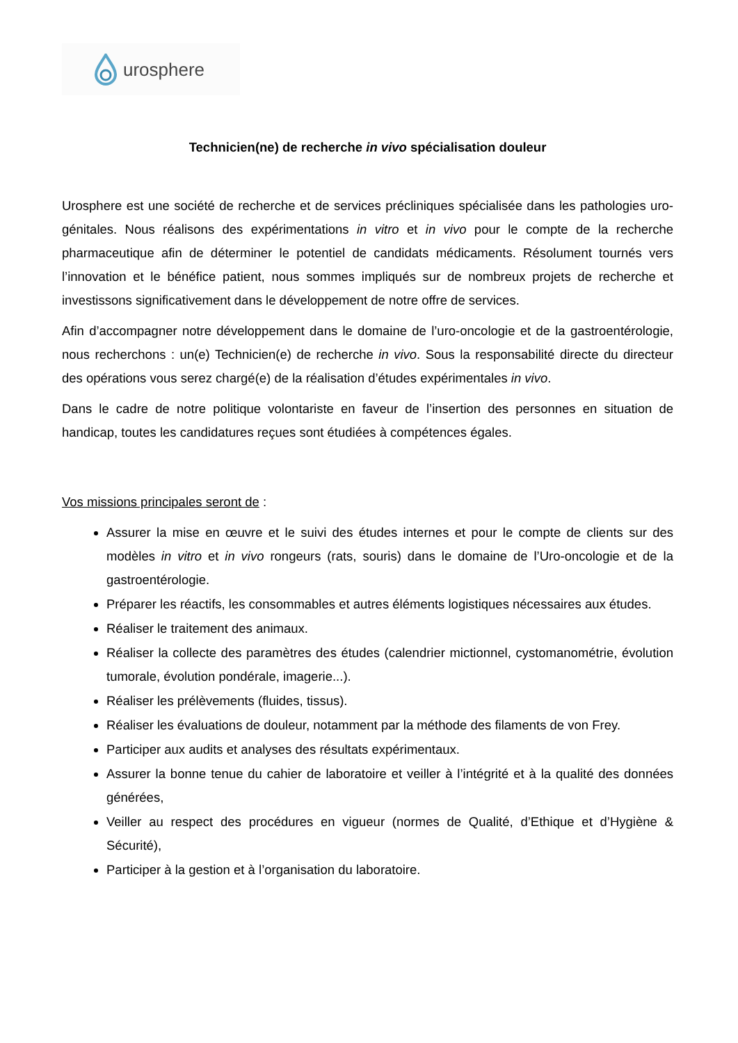urosphere
Technicien(ne) de recherche in vivo spécialisation douleur
Urosphere est une société de recherche et de services précliniques spécialisée dans les pathologies uro-génitales. Nous réalisons des expérimentations in vitro et in vivo pour le compte de la recherche pharmaceutique afin de déterminer le potentiel de candidats médicaments. Résolument tournés vers l’innovation et le bénéfice patient, nous sommes impliqués sur de nombreux projets de recherche et investissons significativement dans le développement de notre offre de services.
Afin d’accompagner notre développement dans le domaine de l’uro-oncologie et de la gastroentérologie, nous recherchons : un(e) Technicien(e) de recherche in vivo. Sous la responsabilité directe du directeur des opérations vous serez chargé(e) de la réalisation d’études expérimentales in vivo.
Dans le cadre de notre politique volontariste en faveur de l’insertion des personnes en situation de handicap, toutes les candidatures reçues sont étudiées à compétences égales.
Vos missions principales seront de :
Assurer la mise en œuvre et le suivi des études internes et pour le compte de clients sur des modèles in vitro et in vivo rongeurs (rats, souris) dans le domaine de l’Uro-oncologie et de la gastroentérologie.
Préparer les réactifs, les consommables et autres éléments logistiques nécessaires aux études.
Réaliser le traitement des animaux.
Réaliser la collecte des paramètres des études (calendrier mictionnel, cystomanométrie, évolution tumorale, évolution pondérale, imagerie...).
Réaliser les prélèvements (fluides, tissus).
Réaliser les évaluations de douleur, notamment par la méthode des filaments de von Frey.
Participer aux audits et analyses des résultats expérimentaux.
Assurer la bonne tenue du cahier de laboratoire et veiller à l’intégrité et à la qualité des données générées,
Veiller au respect des procédures en vigueur (normes de Qualité, d’Ethique et d’Hygiène & Sécurité),
Participer à la gestion et à l’organisation du laboratoire.